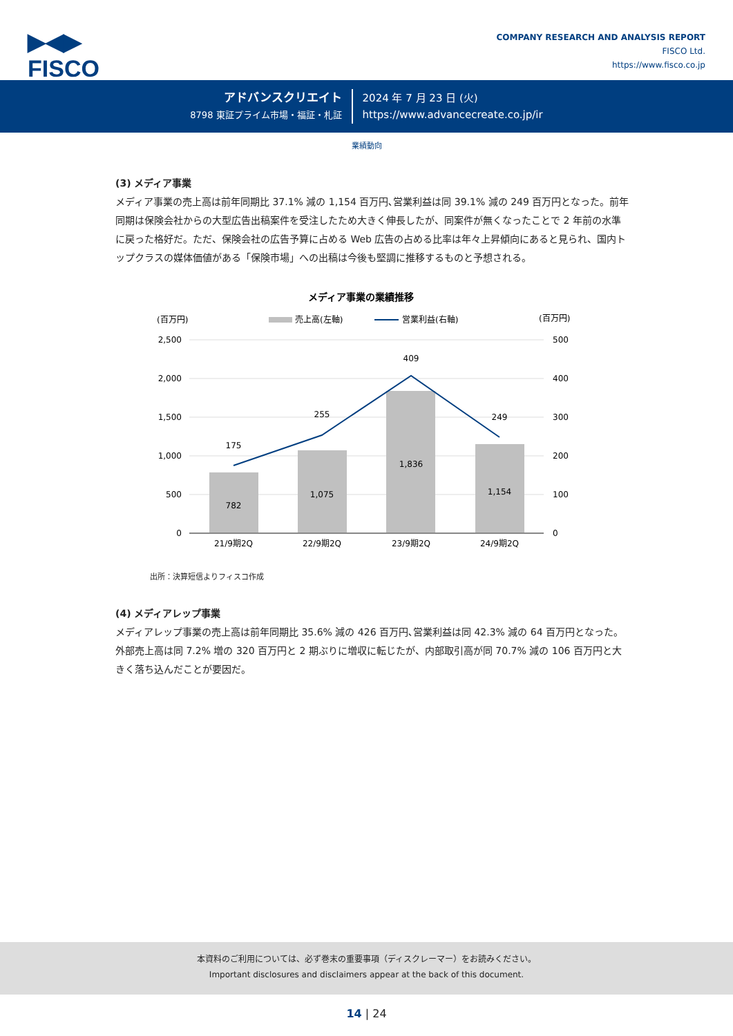▶◀▶
FISCO
COMPANY RESEARCH AND ANALYSIS REPORT
FISCO Ltd.
https://www.fisco.co.jp
アドバンスクリエイト
8798 東証プライム市場・福証・札証
2024 年 7 月 23 日 (火)
https://www.advancecreate.co.jp/ir
業績動向
(3) メディア事業
メディア事業の売上高は前年同期比 37.1% 減の 1,154 百万円､営業利益は同 39.1% 減の 249 百万円となった。前年同期は保険会社からの大型広告出稿案件を受注したため大きく伸長したが、同案件が無くなったことで 2 年前の水準に戻った格好だ。ただ、保険会社の広告予算に占める Web 広告の占める比率は年々上昇傾向にあると見られ、国内トップクラスの媒体価値がある「保険市場」への出稿は今後も堅調に推移するものと予想される。
メディア事業の業績推移
(百万円)
(百万円)
売上高(左軸)
営業利益(右軸)
2,500
2,000
1,500
1,000
500
0
500
400
300
200
100
0
782
1,075
1,836
1,154
175
255
409
249
21/9期2Q
22/9期2Q
23/9期2Q
24/9期2Q
出所：決算短信よりフィスコ作成
(4) メディアレップ事業
メディアレップ事業の売上高は前年同期比 35.6% 減の 426 百万円､営業利益は同 42.3% 減の 64 百万円となった。外部売上高は同 7.2% 増の 320 百万円と 2 期ぶりに増収に転じたが、内部取引高が同 70.7% 減の 106 百万円と大きく落ち込んだことが要因だ。
本資料のご利用については、必ず巻末の重要事項（ディスクレーマー）をお読みください。
Important disclosures and disclaimers appear at the back of this document.
14 | 24